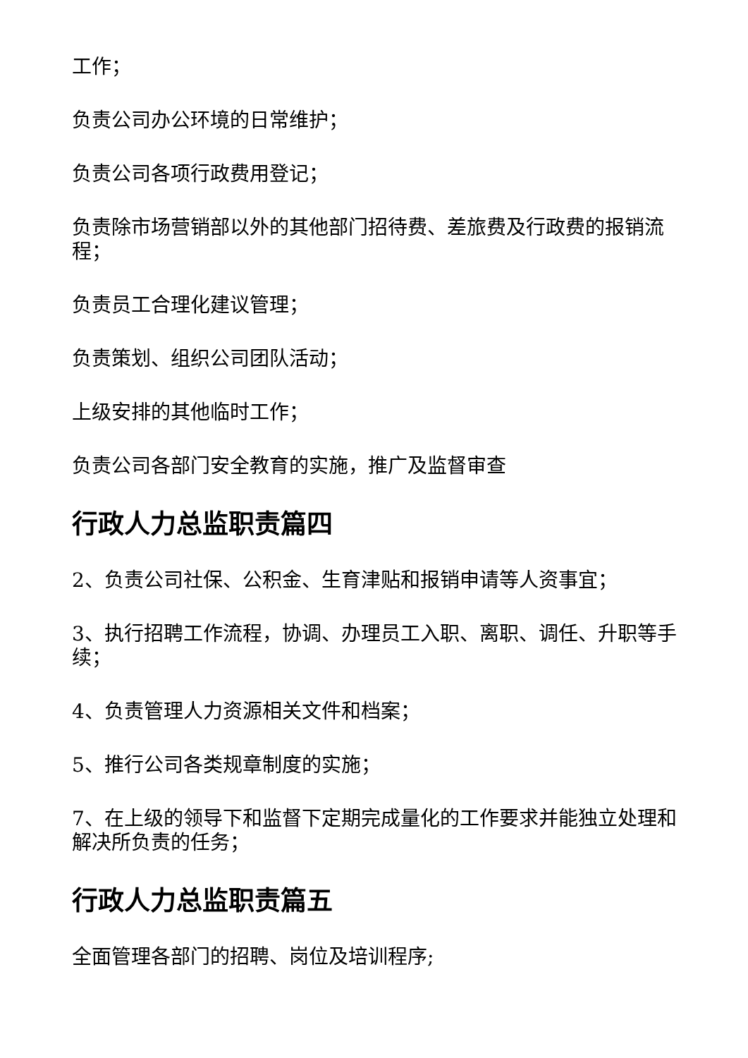工作；
负责公司办公环境的日常维护；
负责公司各项行政费用登记；
负责除市场营销部以外的其他部门招待费、差旅费及行政费的报销流程；
负责员工合理化建议管理；
负责策划、组织公司团队活动；
上级安排的其他临时工作；
负责公司各部门安全教育的实施，推广及监督审查
行政人力总监职责篇四
2、负责公司社保、公积金、生育津贴和报销申请等人资事宜；
3、执行招聘工作流程，协调、办理员工入职、离职、调任、升职等手续；
4、负责管理人力资源相关文件和档案；
5、推行公司各类规章制度的实施；
7、在上级的领导下和监督下定期完成量化的工作要求并能独立处理和解决所负责的任务；
行政人力总监职责篇五
全面管理各部门的招聘、岗位及培训程序;